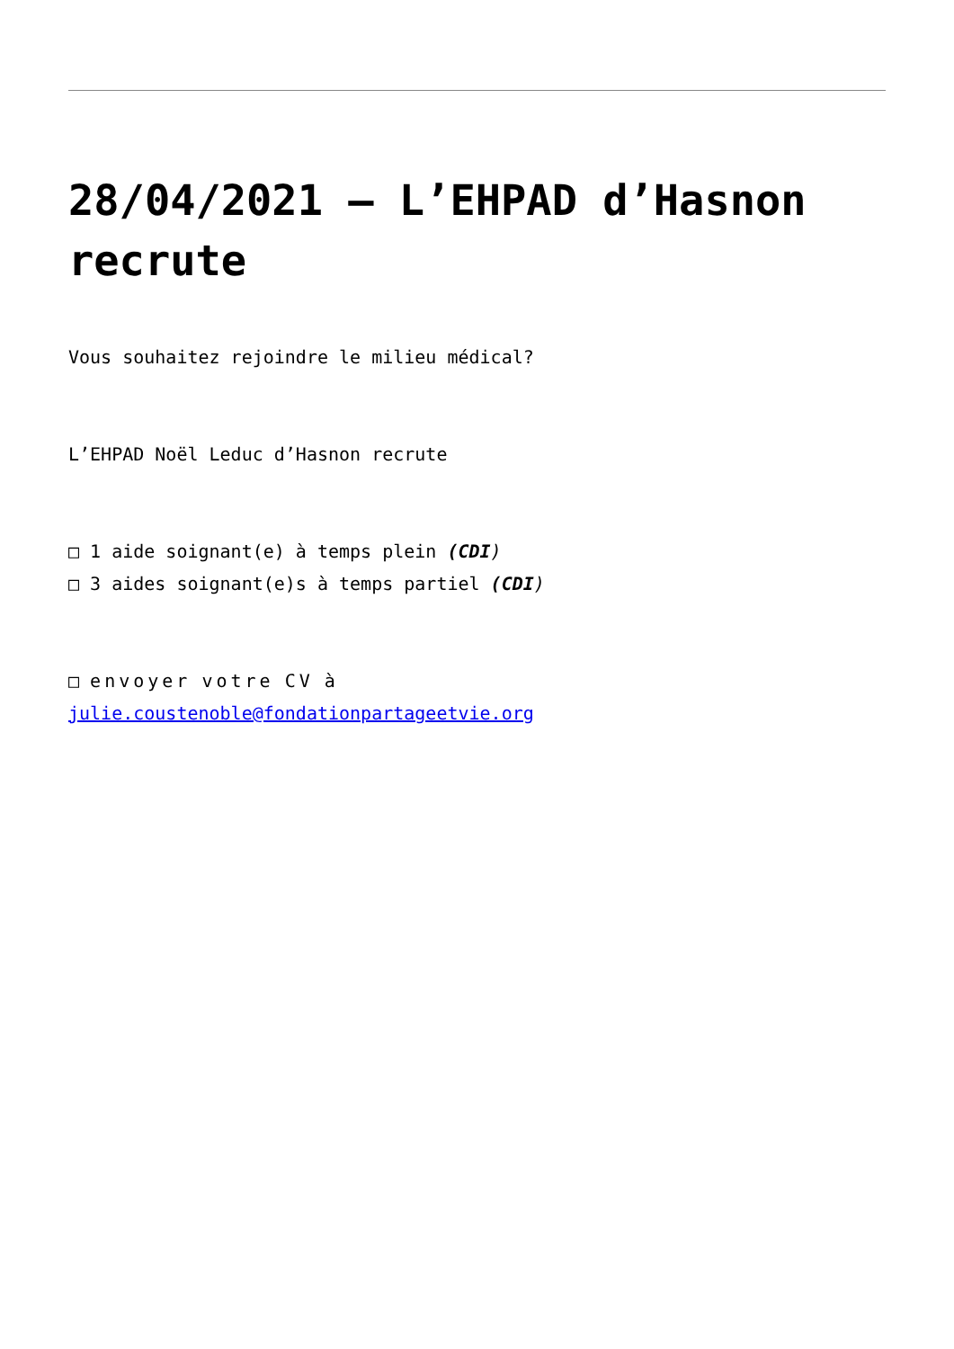28/04/2021 – L’EHPAD d’Hasnon recrute
Vous souhaitez rejoindre le milieu médical?
L’EHPAD Noël Leduc d’Hasnon recrute
□ 1 aide soignant(e) à temps plein (CDI)
□ 3 aides soignant(e)s à temps partiel (CDI)
□ envoyer votre CV à
julie.coustenoble@fondationpartageetvie.org